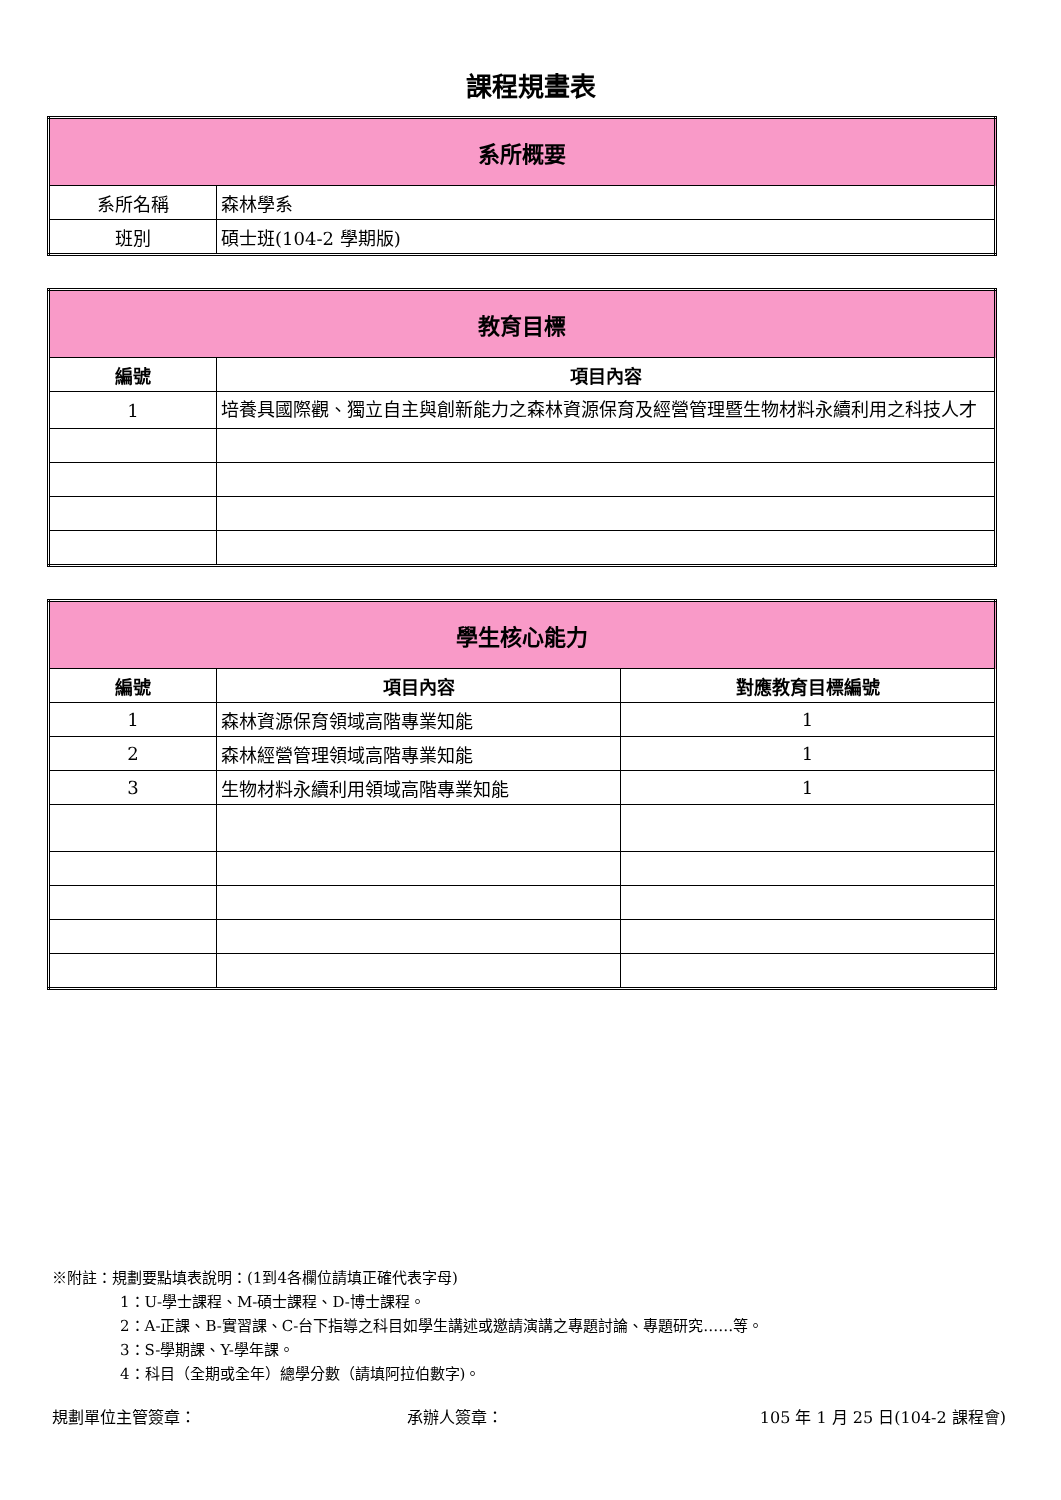課程規畫表
| 系所概要 | |
| 系所名稱 | 森林學系 |
| 班別 | 碩士班(104-2 學期版) |
| 教育目標 | |
| 編號 | 項目內容 |
| 1 | 培養具國際觀、獨立自主與創新能力之森林資源保育及經營管理暨生物材料永續利用之科技人才 |
| 學生核心能力 | | |
| 編號 | 項目內容 | 對應教育目標編號 |
| 1 | 森林資源保育領域高階專業知能 | 1 |
| 2 | 森林經營管理領域高階專業知能 | 1 |
| 3 | 生物材料永續利用領域高階專業知能 | 1 |
※附註：規劃要點填表說明：(1到4各欄位請填正確代表字母)
1：U-學士課程、M-碩士課程、D-博士課程。
2：A-正課、B-實習課、C-台下指導之科目如學生講述或邀請演講之專題討論、專題研究……等。
3：S-學期課、Y-學年課。
4：科目（全期或全年）總學分數（請填阿拉伯數字)。
規劃單位主管簽章： 承辦人簽章： 105 年 1 月 25 日(104-2 課程會)